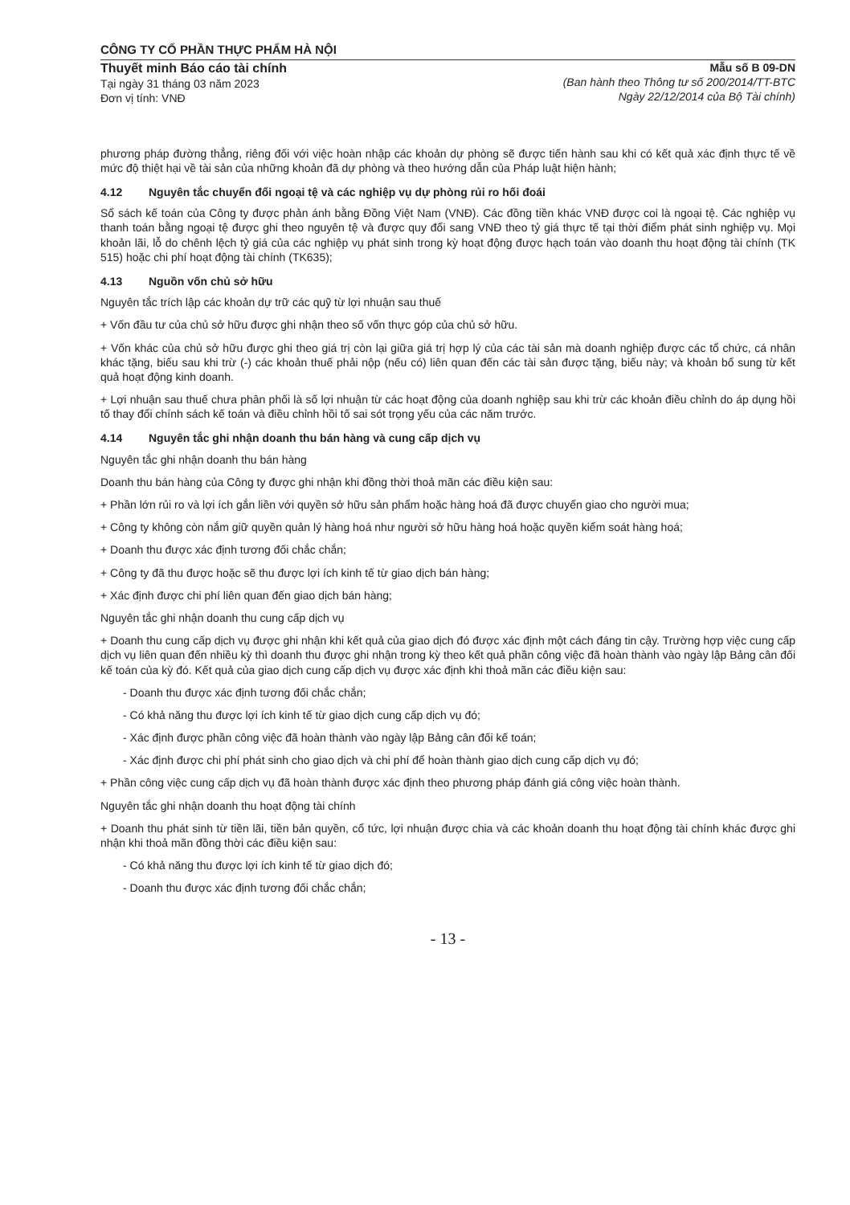CÔNG TY CỔ PHẦN THỰC PHẨM HÀ NỘI
Thuyết minh Báo cáo tài chính
Tại ngày 31 tháng 03 năm 2023
Đơn vị tính: VNĐ
Mẫu số B 09-DN
(Ban hành theo Thông tư số 200/2014/TT-BTC
Ngày 22/12/2014 của Bộ Tài chính)
phương pháp đường thẳng, riêng đối với việc hoàn nhập các khoản dự phòng sẽ được tiến hành sau khi có kết quả xác định thực tế về mức độ thiệt hại về tài sản của những khoản đã dự phòng và theo hướng dẫn của Pháp luật hiện hành;
4.12 Nguyên tắc chuyển đổi ngoại tệ và các nghiệp vụ dự phòng rủi ro hối đoái
Sổ sách kế toán của Công ty được phản ánh bằng Đồng Việt Nam (VNĐ). Các đồng tiền khác VNĐ được coi là ngoại tệ. Các nghiệp vụ thanh toán bằng ngoại tệ được ghi theo nguyên tệ và được quy đổi sang VNĐ theo tỷ giá thực tế tại thời điểm phát sinh nghiệp vụ. Mọi khoản lãi, lỗ do chênh lệch tỷ giá của các nghiệp vụ phát sinh trong kỳ hoạt động được hạch toán vào doanh thu hoạt động tài chính (TK 515) hoặc chi phí hoạt động tài chính (TK635);
4.13 Nguồn vốn chủ sở hữu
Nguyên tắc trích lập các khoản dự trữ các quỹ từ lợi nhuận sau thuế
+ Vốn đầu tư của chủ sở hữu được ghi nhận theo số vốn thực góp của chủ sở hữu.
+ Vốn khác của chủ sở hữu được ghi theo giá trị còn lại giữa giá trị hợp lý của các tài sản mà doanh nghiệp được các tổ chức, cá nhân khác tặng, biếu sau khi trừ (-) các khoản thuế phải nộp (nếu có) liên quan đến các tài sản được tặng, biếu này; và khoản bổ sung từ kết quả hoạt động kinh doanh.
+ Lợi nhuận sau thuế chưa phân phối là số lợi nhuận từ các hoạt động của doanh nghiệp sau khi trừ các khoản điều chỉnh do áp dụng hồi tố thay đổi chính sách kế toán và điều chỉnh hồi tố sai sót trọng yếu của các năm trước.
4.14 Nguyên tắc ghi nhận doanh thu bán hàng và cung cấp dịch vụ
Nguyên tắc ghi nhận doanh thu bán hàng
Doanh thu bán hàng của Công ty được ghi nhận khi đồng thời thoả mãn các điều kiện sau:
+ Phần lớn rủi ro và lợi ích gắn liền với quyền sở hữu sản phẩm hoặc hàng hoá đã được chuyển giao cho người mua;
+ Công ty không còn nắm giữ quyền quản lý hàng hoá như người sở hữu hàng hoá hoặc quyền kiểm soát hàng hoá;
+ Doanh thu được xác định tương đối chắc chắn;
+ Công ty đã thu được hoặc sẽ thu được lợi ích kinh tế từ giao dịch bán hàng;
+ Xác định được chi phí liên quan đến giao dịch bán hàng;
Nguyên tắc ghi nhận doanh thu cung cấp dịch vụ
+ Doanh thu cung cấp dịch vụ được ghi nhận khi kết quả của giao dịch đó được xác định một cách đáng tin cậy. Trường hợp việc cung cấp dịch vụ liên quan đến nhiều kỳ thì doanh thu được ghi nhận trong kỳ theo kết quả phần công việc đã hoàn thành vào ngày lập Bảng cân đối kế toán của kỳ đó. Kết quả của giao dịch cung cấp dịch vụ được xác định khi thoả mãn các điều kiện sau:
- Doanh thu được xác định tương đối chắc chắn;
- Có khả năng thu được lợi ích kinh tế từ giao dịch cung cấp dịch vụ đó;
- Xác định được phần công việc đã hoàn thành vào ngày lập Bảng cân đối kế toán;
- Xác định được chi phí phát sinh cho giao dịch và chi phí để hoàn thành giao dịch cung cấp dịch vụ đó;
+ Phần công việc cung cấp dịch vụ đã hoàn thành được xác định theo phương pháp đánh giá công việc hoàn thành.
Nguyên tắc ghi nhận doanh thu hoạt động tài chính
+ Doanh thu phát sinh từ tiền lãi, tiền bản quyền, cổ tức, lợi nhuận được chia và các khoản doanh thu hoạt động tài chính khác được ghi nhận khi thoả mãn đồng thời các điều kiện sau:
- Có khả năng thu được lợi ích kinh tế từ giao dịch đó;
- Doanh thu được xác định tương đối chắc chắn;
- 13 -